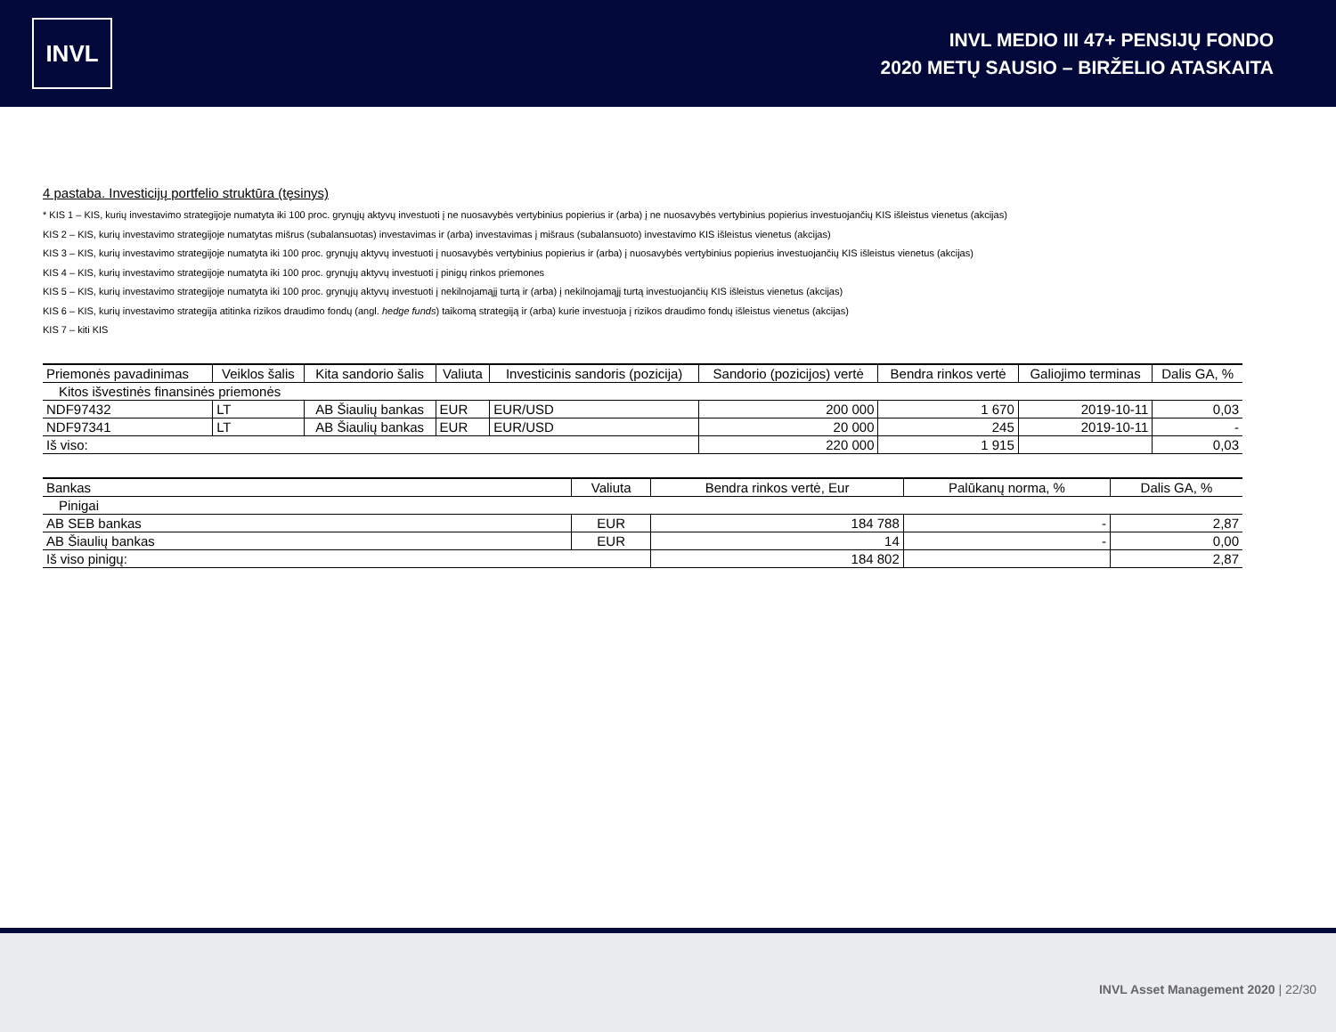INVL
INVL MEDIO III 47+ PENSIJŲ FONDO
2020 METŲ SAUSIO – BIRŽELIO ATASKAITA
4 pastaba. Investicijų portfelio struktūra (tęsinys)
* KIS 1 – KIS, kurių investavimo strategijoje numatyta iki 100 proc. grynųjų aktyvų investuoti į ne nuosavybės vertybinius popierius ir (arba) į ne nuosavybės vertybinius popierius investuojančių KIS išleistus vienetus (akcijas)
KIS 2 – KIS, kurių investavimo strategijoje numatytas mišrus (subalansuotas) investavimas ir (arba) investavimas į mišraus (subalansuoto) investavimo KIS išleistus vienetus (akcijas)
KIS 3 – KIS, kurių investavimo strategijoje numatyta iki 100 proc. grynųjų aktyvų investuoti į nuosavybės vertybinius popierius ir (arba) į nuosavybės vertybinius popierius investuojančių KIS išleistus vienetus (akcijas)
KIS 4 – KIS, kurių investavimo strategijoje numatyta iki 100 proc. grynųjų aktyvų investuoti į pinigų rinkos priemones
KIS 5 – KIS, kurių investavimo strategijoje numatyta iki 100 proc. grynųjų aktyvų investuoti į nekilnojamąjį turtą ir (arba) į nekilnojamąjį turtą investuojančių KIS išleistus vienetus (akcijas)
KIS 6 – KIS, kurių investavimo strategija atitinka rizikos draudimo fondų (angl. hedge funds) taikomą strategiją ir (arba) kurie investuoja į rizikos draudimo fondų išleistus vienetus (akcijas)
KIS 7 – kiti KIS
| Priemonės pavadinimas | Veiklos šalis | Kita sandorio šalis | Valiuta | Investicinis sandoris (pozicija) | Sandorio (pozicijos) vertė | Bendra rinkos vertė | Galiojimo terminas | Dalis GA, % |
| --- | --- | --- | --- | --- | --- | --- | --- | --- |
| Kitos išvestinės finansinės priemonės | | | | | | | | |
| NDF97432 | LT | AB Šiaulių bankas | EUR | EUR/USD | 200 000 | 1 670 | 2019-10-11 | 0,03 |
| NDF97341 | LT | AB Šiaulių bankas | EUR | EUR/USD | 20 000 | 245 | 2019-10-11 | - |
| Iš viso: | | | | | 220 000 | 1 915 | | 0,03 |
| Bankas | Valiuta | Bendra rinkos vertė, Eur | Palūkanų norma, % | Dalis GA, % |
| --- | --- | --- | --- | --- |
| Pinigai | | | | |
| AB SEB bankas | EUR | 184 788 | - | 2,87 |
| AB Šiaulių bankas | EUR | 14 | - | 0,00 |
| Iš viso pinigų: | | 184 802 | | 2,87 |
INVL Asset Management 2020 | 22/30